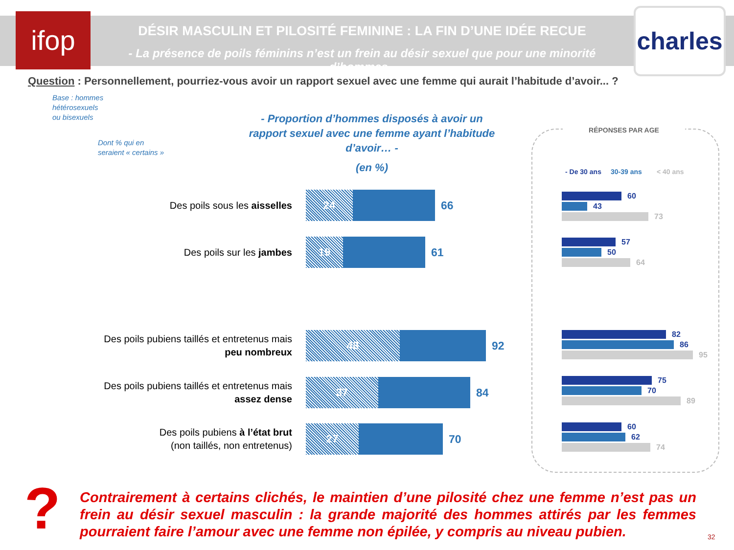ifop DÉSIR MASCULIN ET PILOSITÉ FEMININE : LA FIN D’UNE IDÉE RECUE
- La présence de poils féminins n’est un frein au désir sexuel que pour une minorité d’hommes -
charles
Question : Personnellement, pourriez-vous avoir un rapport sexuel avec une femme qui aurait l’habitude d’avoir... ?
Base : hommes
hétérosexuels
ou bisexuels
Dont % qui en
seraient « certains »
- Proportion d’hommes disposés à avoir un rapport sexuel avec une femme ayant l’habitude d’avoir… -
(en %)
Des poils sous les aisselles
24
66
Des poils sur les jambes
19
61
Des poils pubiens taillés et entretenus mais peu nombreux
48
92
Des poils pubiens taillés et entretenus mais assez dense
37
84
Des poils pubiens à l’état brut
(non taillés, non entretenus)
27
70
RÉPONSES PAR AGE
- De 30 ans 30-39 ans < 40 ans
60
43
73
57
50
64
82
86
95
75
70
89
60
62
74
?
Contrairement à certains clichés, le maintien d’une pilosité chez une femme n’est pas un frein au désir sexuel masculin : la grande majorité des hommes attirés par les femmes pourraient faire l’amour avec une femme non épilée, y compris au niveau pubien.
32